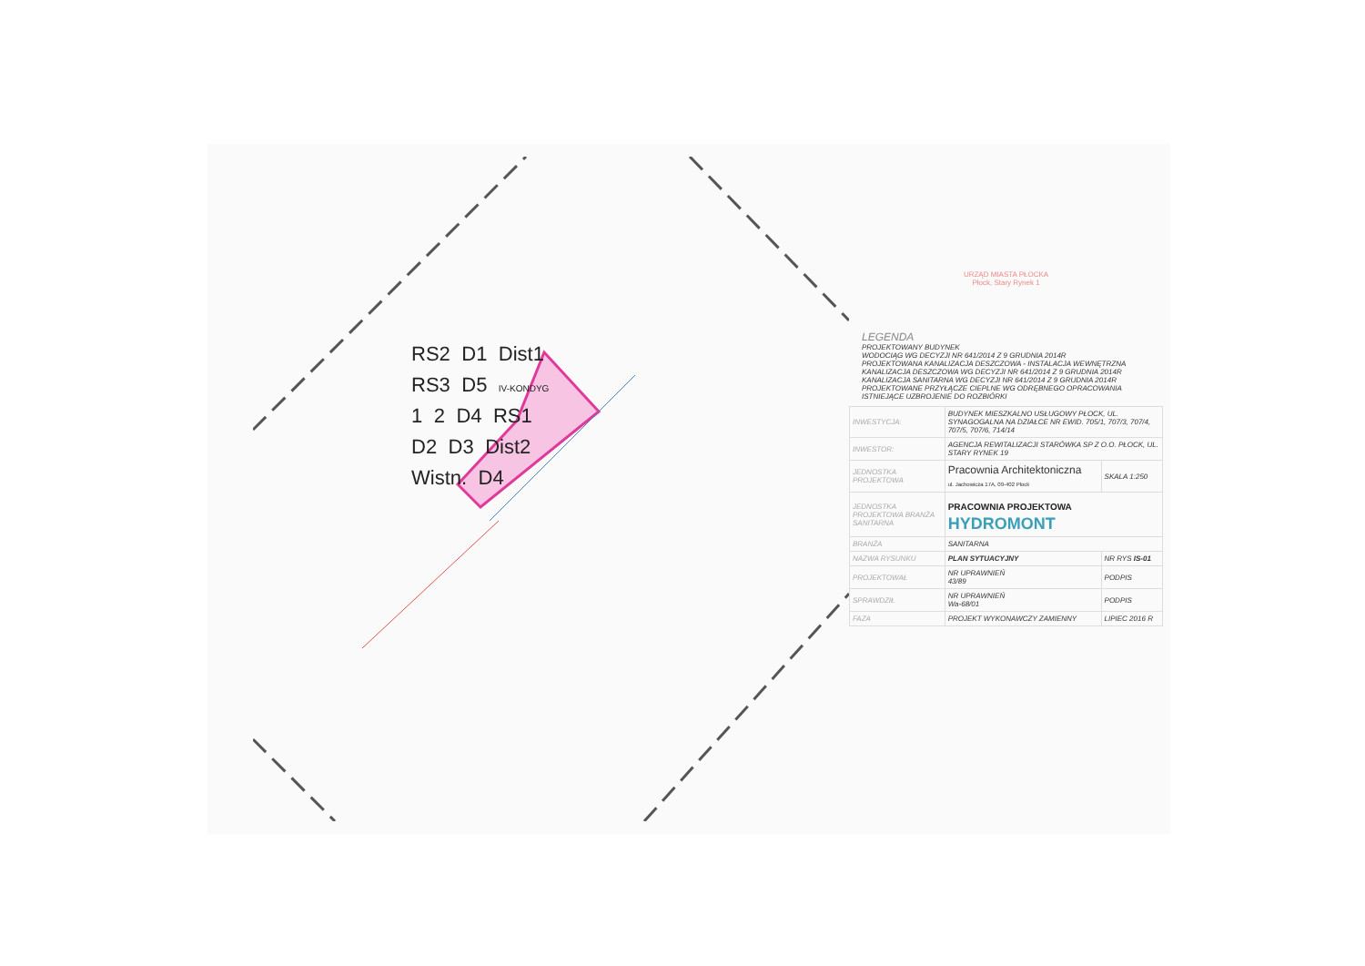RS2 D1 Dist1
RS3 D5 IV-KONDYG
1 2 D4 RS1
D2 D3 Dist2
Wistn. D4
URZĄD MIASTA PŁOCKA
Płock, Stary Rynek 1
LEGENDA
PROJEKTOWANY BUDYNEK
WODOCIĄG WG DECYZJI NR 641/2014 Z 9 GRUDNIA 2014R
PROJEKTOWANA KANALIZACJA DESZCZOWA - INSTALACJA WEWNĘTRZNA
KANALIZACJA DESZCZOWA WG DECYZJI NR 641/2014 Z 9 GRUDNIA 2014R
KANALIZACJA SANITARNA WG DECYZJI NR 641/2014 Z 9 GRUDNIA 2014R
PROJEKTOWANE PRZYŁĄCZE CIEPLNE WG ODRĘBNEGO OPRACOWANIA
ISTNIEJĄCE UZBROJENIE DO ROZBIÓRKI
| INWESTYCJA: | BUDYNEK MIESZKALNO USŁUGOWY PŁOCK, UL. SYNAGOGALNA NA DZIAŁCE NR EWID. 705/1, 707/3, 707/4, 707/5, 707/6, 714/14 | | |
| INWESTOR: | AGENCJA REWITALIZACJI STARÓWKA SP Z O.O. PŁOCK, UL. STARY RYNEK 19 | | |
| JEDNOSTKA PROJEKTOWA | Pracownia Architektoniczna ul. Jachowicza 17A, 09-402 Płock | | SKALA 1:250 |
| JEDNOSTKA PROJEKTOWA BRANŻA SANITARNA | PRACOWNIA PROJEKTOWA HYDROMONT | | |
| BRANŻA | SANITARNA | | |
| NAZWA RYSUNKU | PLAN SYTUACYJNY | | NR RYS IS-01 |
| PROJEKTOWAŁ | NR UPRAWNIEŃ 43/89 | PODPIS | |
| SPRAWDZIŁ | NR UPRAWNIEŃ Wa-68/01 | PODPIS | |
| FAZA | PROJEKT WYKONAWCZY ZAMIENNY | | LIPIEC 2016 R |